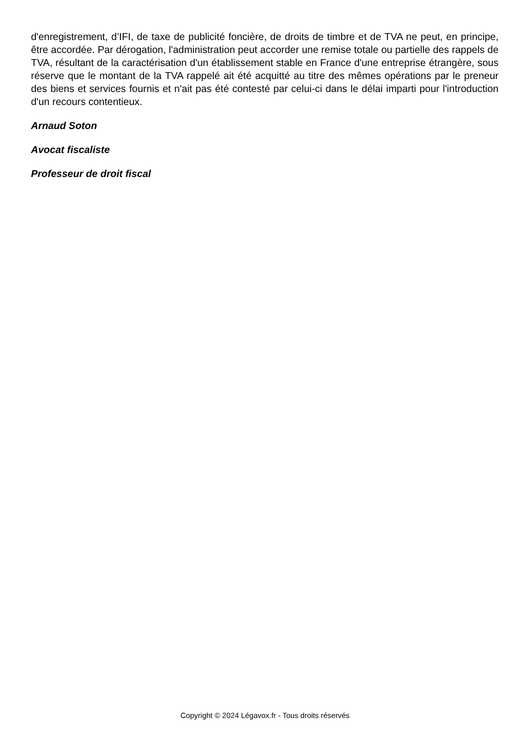d'enregistrement, d’IFI, de taxe de publicité foncière, de droits de timbre et de TVA ne peut, en principe, être accordée. Par dérogation, l'administration peut accorder une remise totale ou partielle des rappels de TVA, résultant de la caractérisation d'un établissement stable en France d'une entreprise étrangère, sous réserve que le montant de la TVA rappelé ait été acquitté au titre des mêmes opérations par le preneur des biens et services fournis et n'ait pas été contesté par celui-ci dans le délai imparti pour l'introduction d'un recours contentieux.
Arnaud Soton
Avocat fiscaliste
Professeur de droit fiscal
Copyright © 2024 Légavox.fr - Tous droits réservés